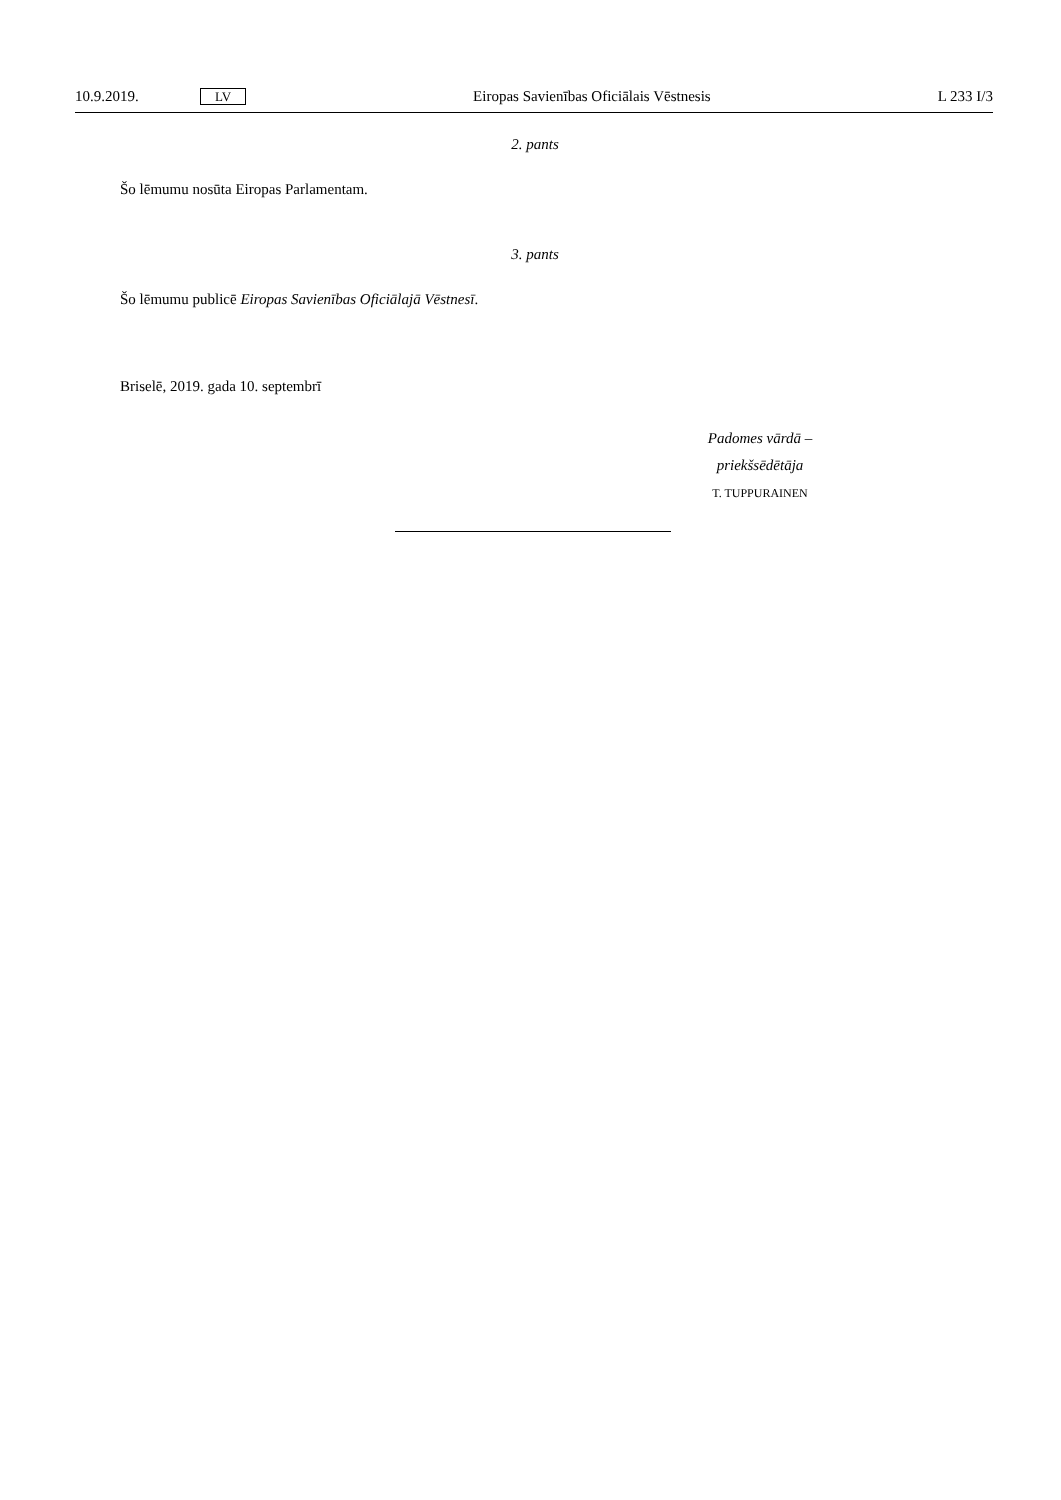10.9.2019. LV Eiropas Savienības Oficiālais Vēstnesis L 233 I/3
2. pants
Šo lēmumu nosūta Eiropas Parlamentam.
3. pants
Šo lēmumu publicē Eiropas Savienības Oficiālajā Vēstnesī.
Briselē, 2019. gada 10. septembrī
Padomes vārdā –
priekšsēdētāja
T. TUPPURAINEN